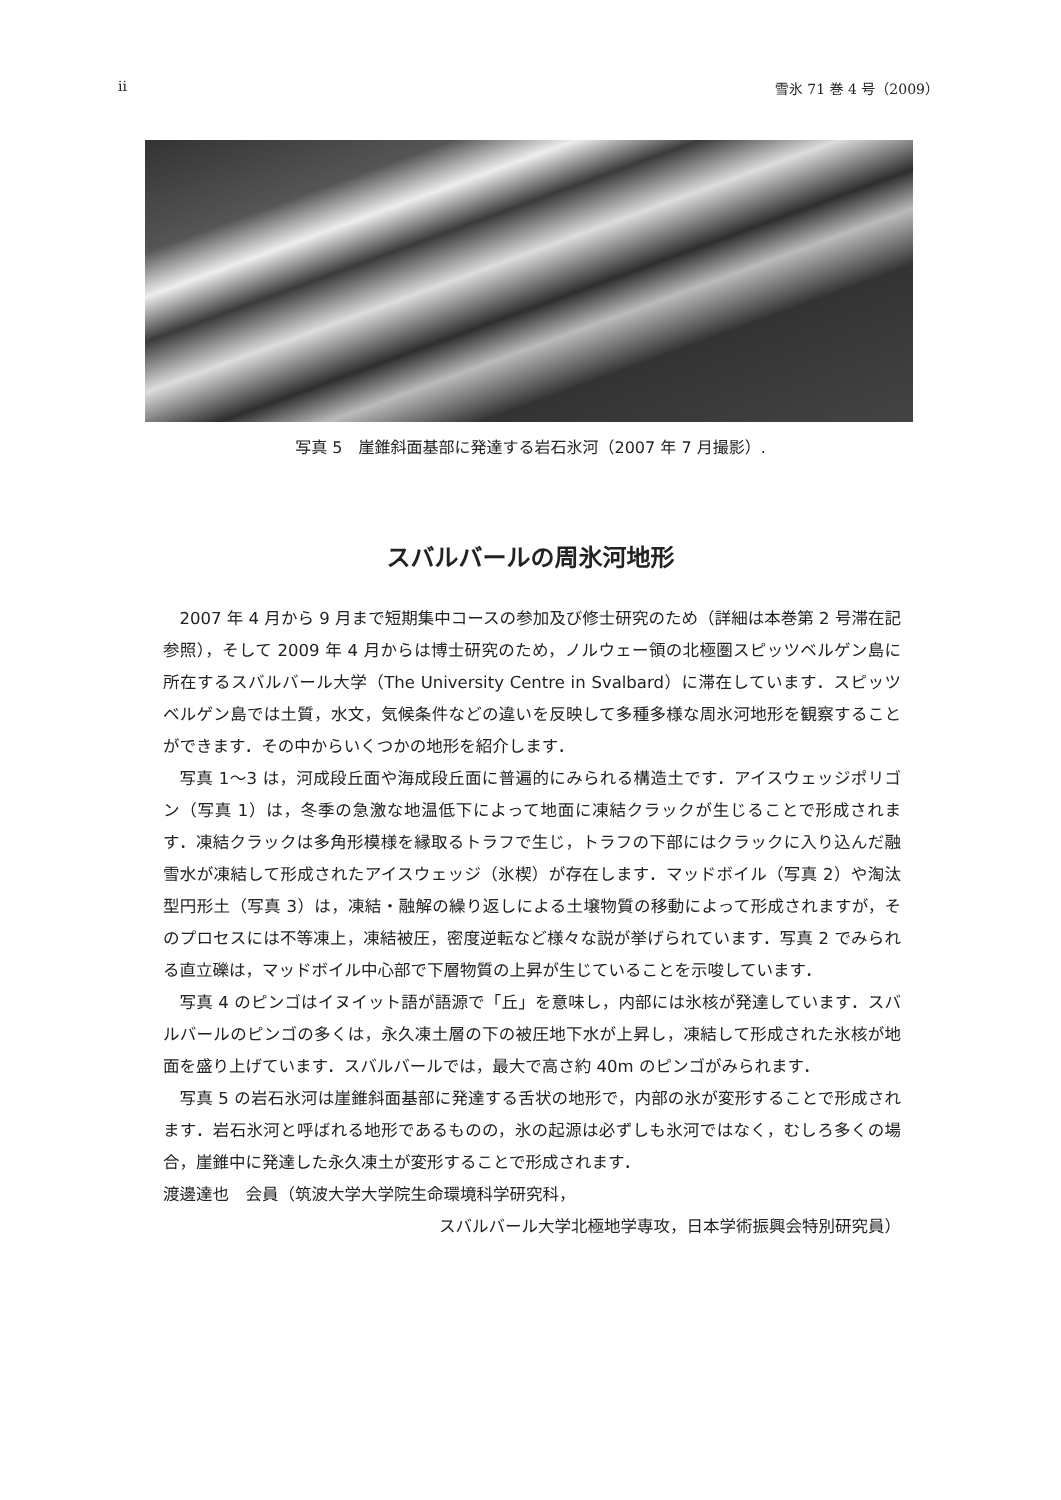ii 雪氷 71 巻 4 号（2009）
写真 5　崖錐斜面基部に発達する岩石氷河（2007 年 7 月撮影）.
スバルバールの周氷河地形
2007 年 4 月から 9 月まで短期集中コースの参加及び修士研究のため（詳細は本巻第 2 号滞在記参照），そして 2009 年 4 月からは博士研究のため，ノルウェー領の北極圏スピッツベルゲン島に所在するスバルバール大学（The University Centre in Svalbard）に滞在しています．スピッツベルゲン島では土質，水文，気候条件などの違いを反映して多種多様な周氷河地形を観察することができます．その中からいくつかの地形を紹介します．
写真 1〜3 は，河成段丘面や海成段丘面に普遍的にみられる構造土です．アイスウェッジポリゴン（写真 1）は，冬季の急激な地温低下によって地面に凍結クラックが生じることで形成されます．凍結クラックは多角形模様を縁取るトラフで生じ，トラフの下部にはクラックに入り込んだ融雪水が凍結して形成されたアイスウェッジ（氷楔）が存在します．マッドボイル（写真 2）や淘汰型円形土（写真 3）は，凍結・融解の繰り返しによる土壌物質の移動によって形成されますが，そのプロセスには不等凍上，凍結被圧，密度逆転など様々な説が挙げられています．写真 2 でみられる直立礫は，マッドボイル中心部で下層物質の上昇が生じていることを示唆しています．
写真 4 のピンゴはイヌイット語が語源で「丘」を意味し，内部には氷核が発達しています．スバルバールのピンゴの多くは，永久凍土層の下の被圧地下水が上昇し，凍結して形成された氷核が地面を盛り上げています．スバルバールでは，最大で高さ約 40m のピンゴがみられます．
写真 5 の岩石氷河は崖錐斜面基部に発達する舌状の地形で，内部の氷が変形することで形成されます．岩石氷河と呼ばれる地形であるものの，氷の起源は必ずしも氷河ではなく，むしろ多くの場合，崖錐中に発達した永久凍土が変形することで形成されます．
渡邊達也　会員（筑波大学大学院生命環境科学研究科，
スバルバール大学北極地学専攻，日本学術振興会特別研究員）